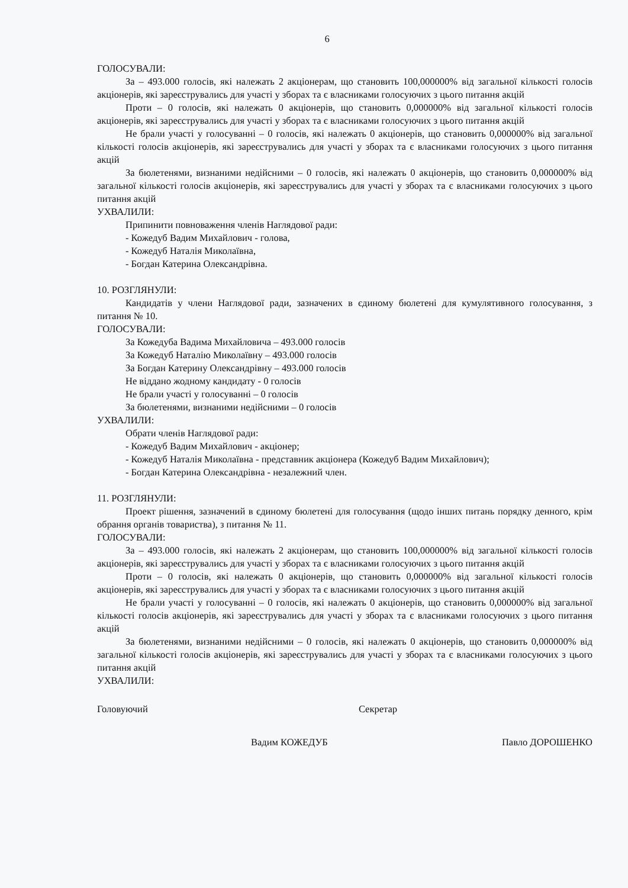6
ГОЛОСУВАЛИ:
За – 493.000 голосів, які належать 2 акціонерам, що становить 100,000000% від загальної кількості голосів акціонерів, які зареєструвались для участі у зборах та є власниками голосуючих з цього питання акцій
Проти – 0 голосів, які належать 0 акціонерів, що становить 0,000000% від загальної кількості голосів акціонерів, які зареєструвались для участі у зборах та є власниками голосуючих з цього питання акцій
Не брали участі у голосуванні – 0 голосів, які належать 0 акціонерів, що становить 0,000000% від загальної кількості голосів акціонерів, які зареєструвались для участі у зборах та є власниками голосуючих з цього питання акцій
За бюлетенями, визнаними недійсними – 0 голосів, які належать 0 акціонерів, що становить 0,000000% від загальної кількості голосів акціонерів, які зареєструвались для участі у зборах та є власниками голосуючих з цього питання акцій
УХВАЛИЛИ:
Припинити повноваження членів Наглядової ради:
- Кожедуб Вадим Михайлович - голова,
- Кожедуб Наталія Миколаївна,
- Богдан Катерина Олександрівна.
10. РОЗГЛЯНУЛИ:
Кандидатів у члени Наглядової ради, зазначених в єдиному бюлетені для кумулятивного голосування, з питання № 10.
ГОЛОСУВАЛИ:
За Кожедуба Вадима Михайловича – 493.000 голосів
За Кожедуб Наталію Миколаївну – 493.000 голосів
За Богдан Катерину Олександрівну – 493.000 голосів
Не віддано жодному кандидату - 0 голосів
Не брали участі у голосуванні – 0 голосів
За бюлетенями, визнаними недійсними – 0 голосів
УХВАЛИЛИ:
Обрати членів Наглядової ради:
- Кожедуб Вадим Михайлович - акціонер;
- Кожедуб Наталія Миколаївна - представник акціонера (Кожедуб Вадим Михайлович);
- Богдан Катерина Олександрівна - незалежний член.
11. РОЗГЛЯНУЛИ:
Проект рішення, зазначений в єдиному бюлетені для голосування (щодо інших питань порядку денного, крім обрання органів товариства), з питання № 11.
ГОЛОСУВАЛИ:
За – 493.000 голосів, які належать 2 акціонерам, що становить 100,000000% від загальної кількості голосів акціонерів, які зареєструвались для участі у зборах та є власниками голосуючих з цього питання акцій
Проти – 0 голосів, які належать 0 акціонерів, що становить 0,000000% від загальної кількості голосів акціонерів, які зареєструвались для участі у зборах та є власниками голосуючих з цього питання акцій
Не брали участі у голосуванні – 0 голосів, які належать 0 акціонерів, що становить 0,000000% від загальної кількості голосів акціонерів, які зареєструвались для участі у зборах та є власниками голосуючих з цього питання акцій
За бюлетенями, визнаними недійсними – 0 голосів, які належать 0 акціонерів, що становить 0,000000% від загальної кількості голосів акціонерів, які зареєструвались для участі у зборах та є власниками голосуючих з цього питання акцій
УХВАЛИЛИ:
Головуючий Секретар
Вадим КОЖЕДУБ Павло ДОРОШЕНКО